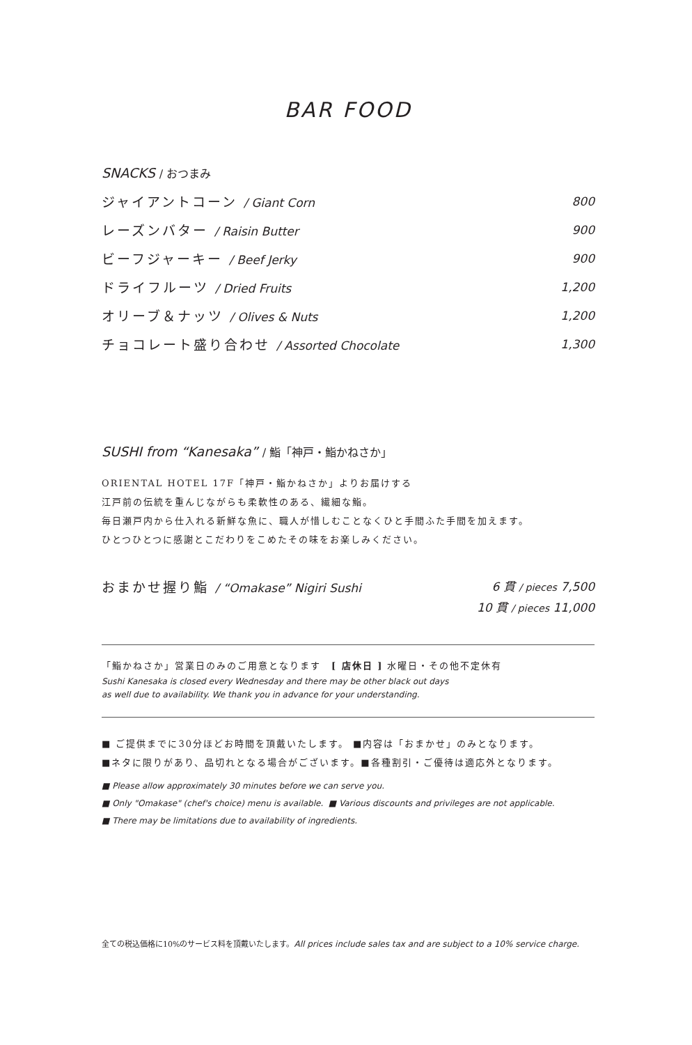BAR FOOD
SNACKS / おつまみ
ジャイアントコーン / Giant Corn 800
レーズンバター / Raisin Butter 900
ビーフジャーキー / Beef Jerky 900
ドライフルーツ / Dried Fruits 1,200
オリーブ＆ナッツ / Olives & Nuts 1,200
チョコレート盛り合わせ / Assorted Chocolate 1,300
SUSHI from “Kanesaka” / 鮨「神戸・鮨かねさか」
ORIENTAL HOTEL 17F「神戸・鮨かねさか」よりお届けする
江戸前の伝統を重んじながらも柔軟性のある、繊細な鮨。
毎日瀬戸内から仕入れる新鮮な魚に、職人が惜しむことなくひと手間ふた手間を加えます。
ひとつひとつに感謝とこだわりをこめたその味をお楽しみください。
おまかせ握り鮨 / “Omakase” Nigiri Sushi 6 貫 / pieces 7,500
10 貫 / pieces 11,000
「鮨かねさか」営業日のみのご用意となります　[ 店休日 ] 水曜日・その他不定休有
Sushi Kanesaka is closed every Wednesday and there may be other black out days
as well due to availability. We thank you in advance for your understanding.
■ ご提供までに30分ほどお時間を頂戴いたします。 ■内容は「おまかせ」のみとなります。
■ネタに限りがあり、品切れとなる場合がございます。■各種割引・ご優待は適応外となります。
■ Please allow approximately 30 minutes before we can serve you.
■ Only "Omakase" (chef's choice) menu is available. ■ Various discounts and privileges are not applicable.
■ There may be limitations due to availability of ingredients.
全ての税込価格に10%のサービス料を頂戴いたします。All prices include sales tax and are subject to a 10% service charge.